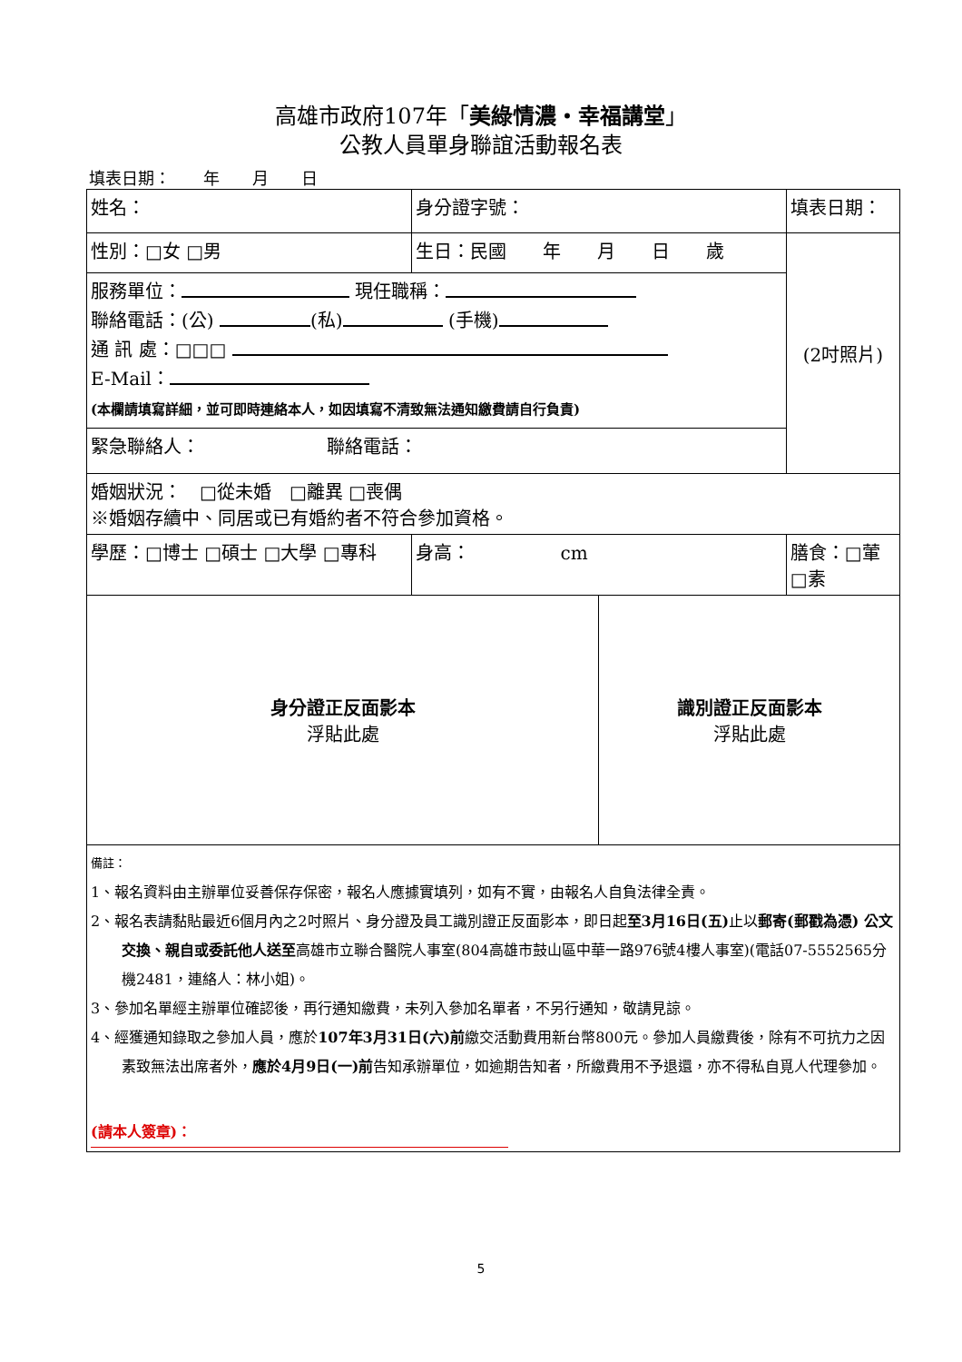高雄市政府107年「美綠情濃‧幸福講堂」
公教人員單身聯誼活動報名表
填表日期：　　年　　月　　日
| 姓名： | | 身分證字號： | | | 填表日期： |
| 性別：□女 □男 | 生日：民國 年 月 日 歲 | | | | (2吋照片) |
| 服務單位： 現任職稱： 聯絡電話：(公) (私) (手機) 通 訊 處：□□□ E-Mail： (本欄請填寫詳細，並可即時連絡本人，如因填寫不清致無法通知繳費請自行負責) | | | | | |
| 緊急聯絡人： 聯絡電話： | | | | | |
| 婚姻狀況： □從未婚 □離異 □喪偶 ※婚姻存續中、同居或已有婚約者不符合參加資格。 | | | | | |
| 學歷：□博士 □碩士 □大學 □專科 | | | 身高： cm | | 膳食：□葷□素 |
| 身分證正反面影本 浮貼此處 | | | | 識別證正反面影本 浮貼此處 | |
| 備註： 1、報名資料由主辦單位妥善保存保密，報名人應據實填列，如有不實，由報名人自負法律全責。 2、報名表請黏貼最近6個月內之2吋照片、身分證及員工識別證正反面影本，即日起 至3月16日(五) 止以 郵寄(郵戳為憑) 公文交換、親自或委託他人送至 高雄市立聯合醫院人事室(804高雄市鼓山區中華一路976號4樓人事室)(電話07-5552565分機2481，連絡人：林小姐)。 3、參加名單經主辦單位確認後，再行通知繳費，未列入參加名單者，不另行通知，敬請見諒。 4、經獲通知錄取之參加人員，應於 107年3月31日(六)前 繳交活動費用新台幣800元。參加人員繳費後，除有不可抗力之因素致無法出席者外， 應於4月9日(一)前 告知承辦單位，如逾期告知者，所繳費用不予退還，亦不得私自覓人代理參加。 (請本人簽章)： | | | | | |
5